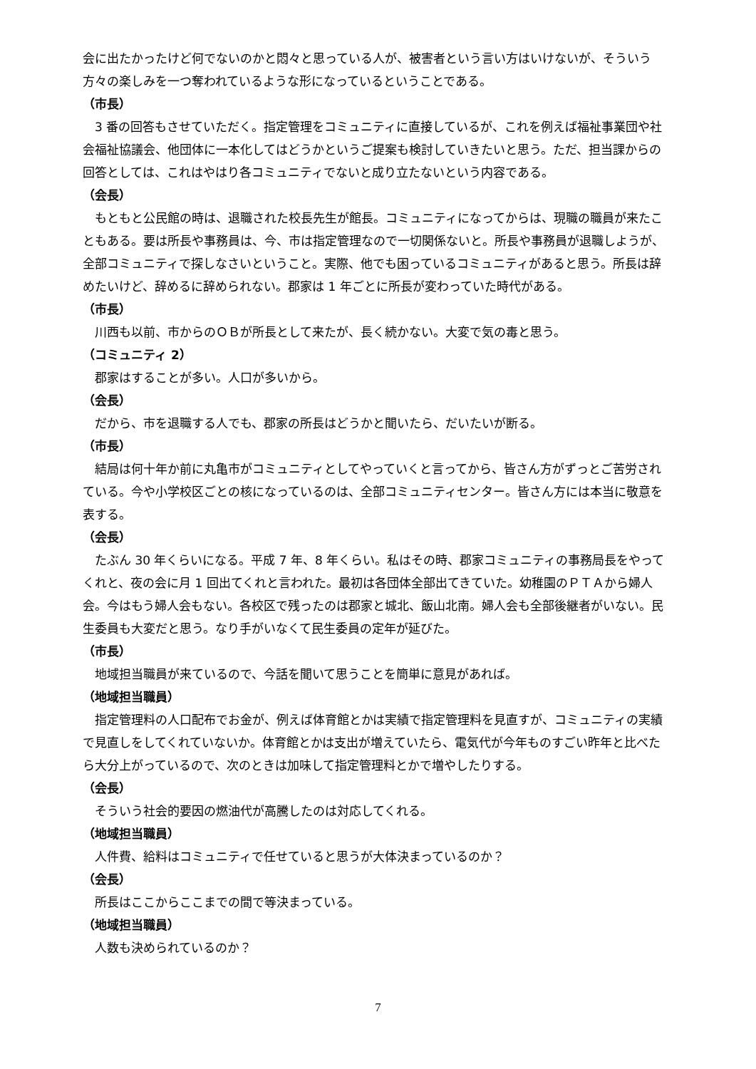会に出たかったけど何でないのかと悶々と思っている人が、被害者という言い方はいけないが、そういう方々の楽しみを一つ奪われているような形になっているということである。
（市長）
3 番の回答もさせていただく。指定管理をコミュニティに直接しているが、これを例えば福祉事業団や社会福祉協議会、他団体に一本化してはどうかというご提案も検討していきたいと思う。ただ、担当課からの回答としては、これはやはり各コミュニティでないと成り立たないという内容である。
（会長）
もともと公民館の時は、退職された校長先生が館長。コミュニティになってからは、現職の職員が来たこともある。要は所長や事務員は、今、市は指定管理なので一切関係ないと。所長や事務員が退職しようが、全部コミュニティで探しなさいということ。実際、他でも困っているコミュニティがあると思う。所長は辞めたいけど、辞めるに辞められない。郡家は 1 年ごとに所長が変わっていた時代がある。
（市長）
川西も以前、市からのＯＢが所長として来たが、長く続かない。大変で気の毒と思う。
（コミュニティ 2）
郡家はすることが多い。人口が多いから。
（会長）
だから、市を退職する人でも、郡家の所長はどうかと聞いたら、だいたいが断る。
（市長）
結局は何十年か前に丸亀市がコミュニティとしてやっていくと言ってから、皆さん方がずっとご苦労されている。今や小学校区ごとの核になっているのは、全部コミュニティセンター。皆さん方には本当に敬意を表する。
（会長）
たぶん 30 年くらいになる。平成 7 年、8 年くらい。私はその時、郡家コミュニティの事務局長をやってくれと、夜の会に月 1 回出てくれと言われた。最初は各団体全部出てきていた。幼稚園のＰＴＡから婦人会。今はもう婦人会もない。各校区で残ったのは郡家と城北、飯山北南。婦人会も全部後継者がいない。民生委員も大変だと思う。なり手がいなくて民生委員の定年が延びた。
（市長）
地域担当職員が来ているので、今話を聞いて思うことを簡単に意見があれば。
（地域担当職員）
指定管理料の人口配布でお金が、例えば体育館とかは実績で指定管理料を見直すが、コミュニティの実績で見直しをしてくれていないか。体育館とかは支出が増えていたら、電気代が今年ものすごい昨年と比べたら大分上がっているので、次のときは加味して指定管理料とかで増やしたりする。
（会長）
そういう社会的要因の燃油代が高騰したのは対応してくれる。
（地域担当職員）
人件費、給料はコミュニティで任せていると思うが大体決まっているのか？
（会長）
所長はここからここまでの間で等決まっている。
（地域担当職員）
人数も決められているのか？
7